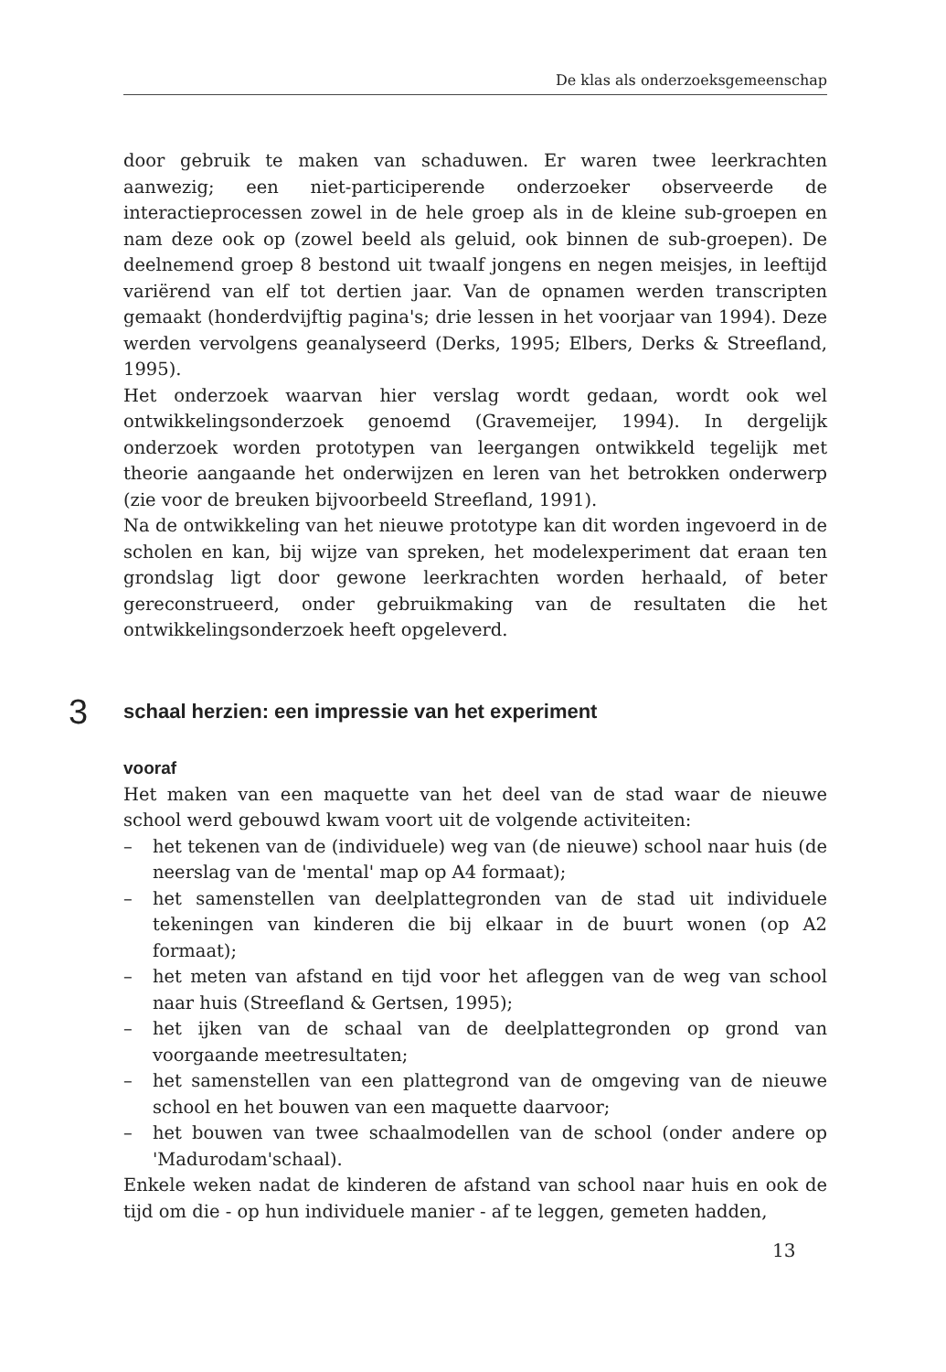De klas als onderzoeksgemeenschap
door gebruik te maken van schaduwen. Er waren twee leerkrachten aanwezig; een niet-participerende onderzoeker observeerde de interactieprocessen zowel in de hele groep als in de kleine sub-groepen en nam deze ook op (zowel beeld als geluid, ook binnen de sub-groepen). De deelnemend groep 8 bestond uit twaalf jongens en negen meisjes, in leeftijd variërend van elf tot dertien jaar. Van de opnamen werden transcripten gemaakt (honderdvijftig pagina's; drie lessen in het voorjaar van 1994). Deze werden vervolgens geanalyseerd (Derks, 1995; Elbers, Derks & Streefland, 1995).
Het onderzoek waarvan hier verslag wordt gedaan, wordt ook wel ontwikkelingsonderzoek genoemd (Gravemeijer, 1994). In dergelijk onderzoek worden prototypen van leergangen ontwikkeld tegelijk met theorie aangaande het onderwijzen en leren van het betrokken onderwerp (zie voor de breuken bijvoorbeeld Streefland, 1991).
Na de ontwikkeling van het nieuwe prototype kan dit worden ingevoerd in de scholen en kan, bij wijze van spreken, het modelexperiment dat eraan ten grondslag ligt door gewone leerkrachten worden herhaald, of beter gereconstrueerd, onder gebruikmaking van de resultaten die het ontwikkelingsonderzoek heeft opgeleverd.
3 schaal herzien: een impressie van het experiment
vooraf
Het maken van een maquette van het deel van de stad waar de nieuwe school werd gebouwd kwam voort uit de volgende activiteiten:
– het tekenen van de (individuele) weg van (de nieuwe) school naar huis (de neerslag van de 'mental' map op A4 formaat);
– het samenstellen van deelplattegronden van de stad uit individuele tekeningen van kinderen die bij elkaar in de buurt wonen (op A2 formaat);
– het meten van afstand en tijd voor het afleggen van de weg van school naar huis (Streefland & Gertsen, 1995);
– het ijken van de schaal van de deelplattegronden op grond van voorgaande meetresultaten;
– het samenstellen van een plattegrond van de omgeving van de nieuwe school en het bouwen van een maquette daarvoor;
– het bouwen van twee schaalmodellen van de school (onder andere op 'Madurodam'schaal).
Enkele weken nadat de kinderen de afstand van school naar huis en ook de tijd om die - op hun individuele manier - af te leggen, gemeten hadden,
13